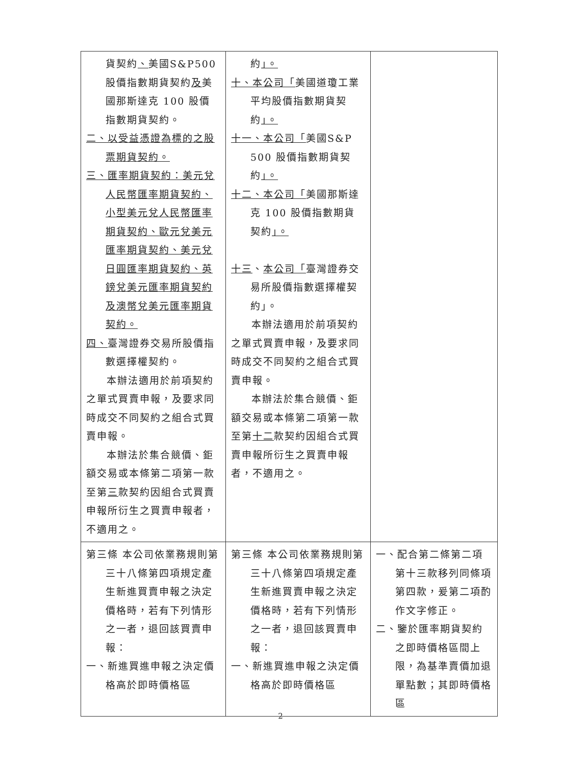| 貨契約 、 美國S&P500股價指數期貨契約 及 美國那斯達克 100 股價指數期貨契約。 二、以受益憑證為標的之股票期貨契約。 三、匯率期貨契約：美元兌人民幣匯率期貨契約、小型美元兌人民幣匯率期貨契約、歐元兌美元匯率期貨契約、美元兌日圓匯率期貨契約、英鎊兌美元匯率期貨契約及澳幣兌美元匯率期貨契約。 四、 臺灣證券交易所股價指數選擇權契約。 本辦法適用於前項契約之單式買賣申報，及要求同時成交不同契約之組合式買賣申報。 本辦法於集合競價、鉅額交易或本條第二項第一款至第 三 款契約因組合式買賣申報所衍生之買賣申報者，不適用之。 | 約 」。 十、本公司「 美國道瓊工業平均股價指數期貨契約 」。 十一、本公司「 美國S&P 500 股價指數期貨契約 」。 十二、本公司「 美國那斯達克 100 股價指數期貨契約 」。 十三 、 本公司「 臺灣證券交易所股價指數選擇權契約」。 本辦法適用於前項契約之單式買賣申報，及要求同時成交不同契約之組合式買賣申報。 本辦法於集合競價、鉅額交易或本條第二項第一款至第 十二 款契約因組合式買賣申報所衍生之買賣申報者，不適用之。 | |
| 第三條 本公司依業務規則第三十八條第四項規定產生新進買賣申報之決定價格時，若有下列情形之一者，退回該買賣申報： 一、新進買進申報之決定價格高於即時價格區 | 第三條 本公司依業務規則第三十八條第四項規定產生新進買賣申報之決定價格時，若有下列情形之一者，退回該買賣申報： 一、新進買進申報之決定價格高於即時價格區 | 一、配合第二條第二項第十三款移列同條項第四款，爰第二項酌作文字修正。 二、鑒於匯率期貨契約之即時價格區間上限，為基準賣價加退單點數；其即時價格區 |
2